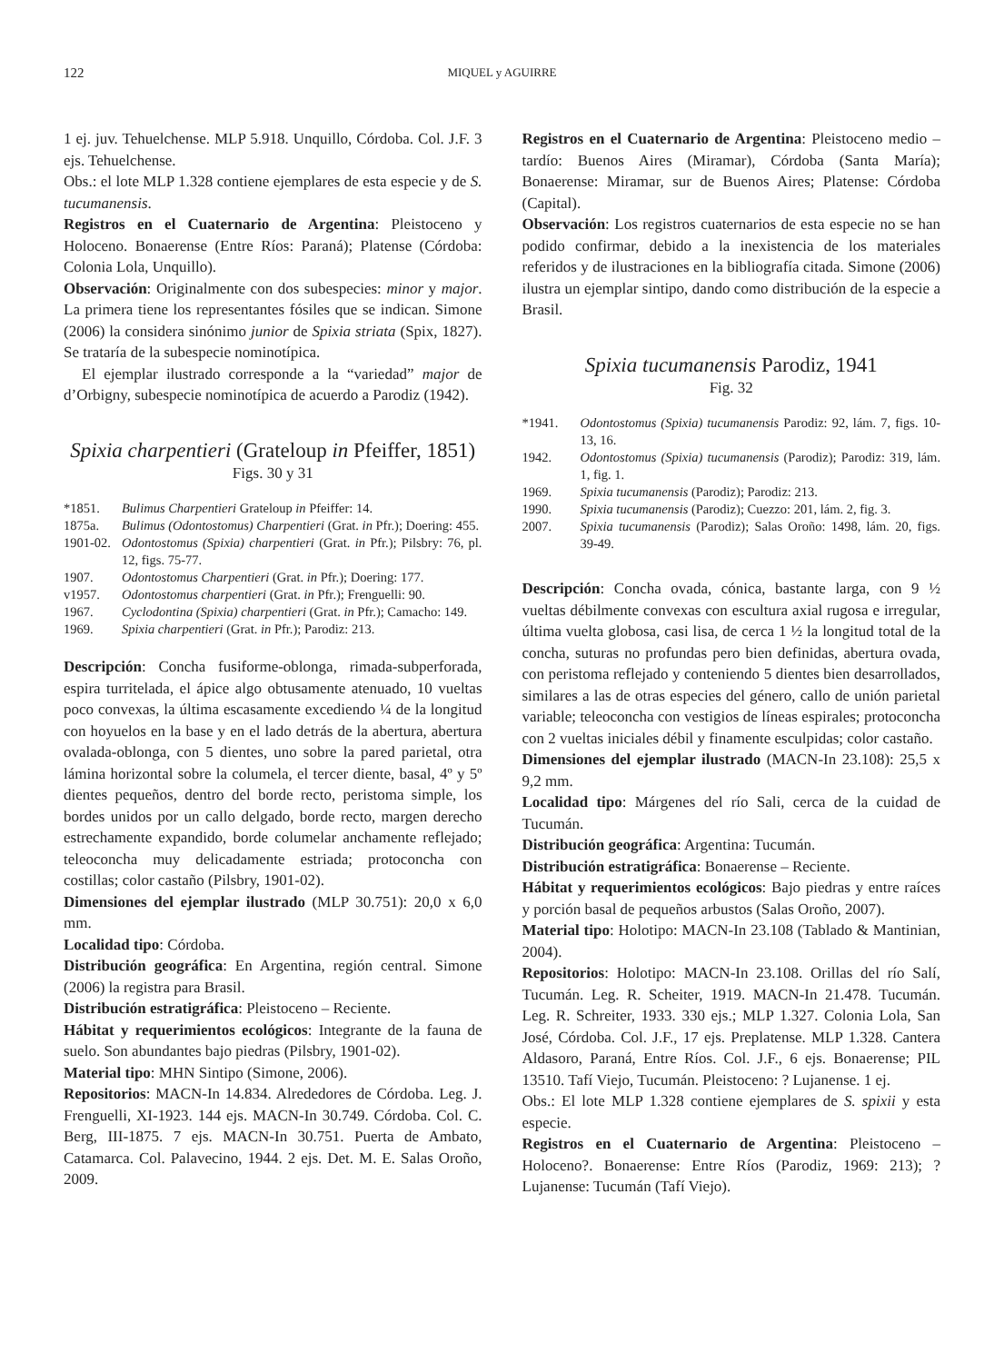122 MIQUEL y AGUIRRE
1 ej. juv. Tehuelchense. MLP 5.918. Unquillo, Córdoba. Col. J.F. 3 ejs. Tehuelchense.
Obs.: el lote MLP 1.328 contiene ejemplares de esta especie y de S. tucumanensis.
Registros en el Cuaternario de Argentina: Pleistoceno y Holoceno. Bonaerense (Entre Ríos: Paraná); Platense (Córdoba: Colonia Lola, Unquillo).
Observación: Originalmente con dos subespecies: minor y major. La primera tiene los representantes fósiles que se indican. Simone (2006) la considera sinónimo junior de Spixia striata (Spix, 1827). Se trataría de la subespecie nominotípica.
El ejemplar ilustrado corresponde a la “variedad” major de d’Orbigny, subespecie nominotípica de acuerdo a Parodiz (1942).
Spixia charpentieri (Grateloup in Pfeiffer, 1851)
Figs. 30 y 31
*1851. Bulimus Charpentieri Grateloup in Pfeiffer: 14.
1875a. Bulimus (Odontostomus) Charpentieri (Grat. in Pfr.); Doering: 455.
1901-02. Odontostomus (Spixia) charpentieri (Grat. in Pfr.); Pilsbry: 76, pl. 12, figs. 75-77.
1907. Odontostomus Charpentieri (Grat. in Pfr.); Doering: 177.
v1957. Odontostomus charpentieri (Grat. in Pfr.); Frenguelli: 90.
1967. Cyclodontina (Spixia) charpentieri (Grat. in Pfr.); Camacho: 149.
1969. Spixia charpentieri (Grat. in Pfr.); Parodiz: 213.
Descripción: Concha fusiforme-oblonga, rimada-subperforada, espira turritelada, el ápice algo obtusamente atenuado, 10 vueltas poco convexas, la última escasamente excediendo ¼ de la longitud con hoyuelos en la base y en el lado detrás de la abertura, abertura ovalada-oblonga, con 5 dientes, uno sobre la pared parietal, otra lámina horizontal sobre la columela, el tercer diente, basal, 4º y 5º dientes pequeños, dentro del borde recto, peristoma simple, los bordes unidos por un callo delgado, borde recto, margen derecho estrechamente expandido, borde columelar anchamente reflejado; teleoconcha muy delicadamente estriada; protoconcha con costillas; color castaño (Pilsbry, 1901-02).
Dimensiones del ejemplar ilustrado (MLP 30.751): 20,0 x 6,0 mm.
Localidad tipo: Córdoba.
Distribución geográfica: En Argentina, región central. Simone (2006) la registra para Brasil.
Distribución estratigráfica: Pleistoceno – Reciente.
Hábitat y requerimientos ecológicos: Integrante de la fauna de suelo. Son abundantes bajo piedras (Pilsbry, 1901-02).
Material tipo: MHN Sintipo (Simone, 2006).
Repositorios: MACN-In 14.834. Alrededores de Córdoba. Leg. J. Frenguelli, XI-1923. 144 ejs. MACN-In 30.749. Córdoba. Col. C. Berg, III-1875. 7 ejs. MACN-In 30.751. Puerta de Ambato, Catamarca. Col. Palavecino, 1944. 2 ejs. Det. M. E. Salas Oroño, 2009.
Registros en el Cuaternario de Argentina: Pleistoceno medio – tardío: Buenos Aires (Miramar), Córdoba (Santa María); Bonaerense: Miramar, sur de Buenos Aires; Platense: Córdoba (Capital).
Observación: Los registros cuaternarios de esta especie no se han podido confirmar, debido a la inexistencia de los materiales referidos y de ilustraciones en la bibliografía citada. Simone (2006) ilustra un ejemplar sintipo, dando como distribución de la especie a Brasil.
Spixia tucumanensis Parodiz, 1941
Fig. 32
*1941. Odontostomus (Spixia) tucumanensis Parodiz: 92, lám. 7, figs. 10-13, 16.
1942. Odontostomus (Spixia) tucumanensis (Parodiz); Parodiz: 319, lám. 1, fig. 1.
1969. Spixia tucumanensis (Parodiz); Parodiz: 213.
1990. Spixia tucumanensis (Parodiz); Cuezzo: 201, lám. 2, fig. 3.
2007. Spixia tucumanensis (Parodiz); Salas Oroño: 1498, lám. 20, figs. 39-49.
Descripción: Concha ovada, cónica, bastante larga, con 9 ½ vueltas débilmente convexas con escultura axial rugosa e irregular, última vuelta globosa, casi lisa, de cerca 1 ½ la longitud total de la concha, suturas no profundas pero bien definidas, abertura ovada, con peristoma reflejado y conteniendo 5 dientes bien desarrollados, similares a las de otras especies del género, callo de unión parietal variable; teleoconcha con vestigios de líneas espirales; protoconcha con 2 vueltas iniciales débil y finamente esculpidas; color castaño.
Dimensiones del ejemplar ilustrado (MACN-In 23.108): 25,5 x 9,2 mm.
Localidad tipo: Márgenes del río Sali, cerca de la cuidad de Tucumán.
Distribución geográfica: Argentina: Tucumán.
Distribución estratigráfica: Bonaerense – Reciente.
Hábitat y requerimientos ecológicos: Bajo piedras y entre raíces y porción basal de pequeños arbustos (Salas Oroño, 2007).
Material tipo: Holotipo: MACN-In 23.108 (Tablado & Mantinian, 2004).
Repositorios: Holotipo: MACN-In 23.108. Orillas del río Salí, Tucumán. Leg. R. Scheiter, 1919. MACN-In 21.478. Tucumán. Leg. R. Schreiter, 1933. 330 ejs.; MLP 1.327. Colonia Lola, San José, Córdoba. Col. J.F., 17 ejs. Preplatense. MLP 1.328. Cantera Aldasoro, Paraná, Entre Ríos. Col. J.F., 6 ejs. Bonaerense; PIL 13510. Tafí Viejo, Tucumán. Pleistoceno: ? Lujanense. 1 ej.
Obs.: El lote MLP 1.328 contiene ejemplares de S. spixii y esta especie.
Registros en el Cuaternario de Argentina: Pleistoceno – Holoceno?. Bonaerense: Entre Ríos (Parodiz, 1969: 213); ? Lujanense: Tucumán (Tafí Viejo).